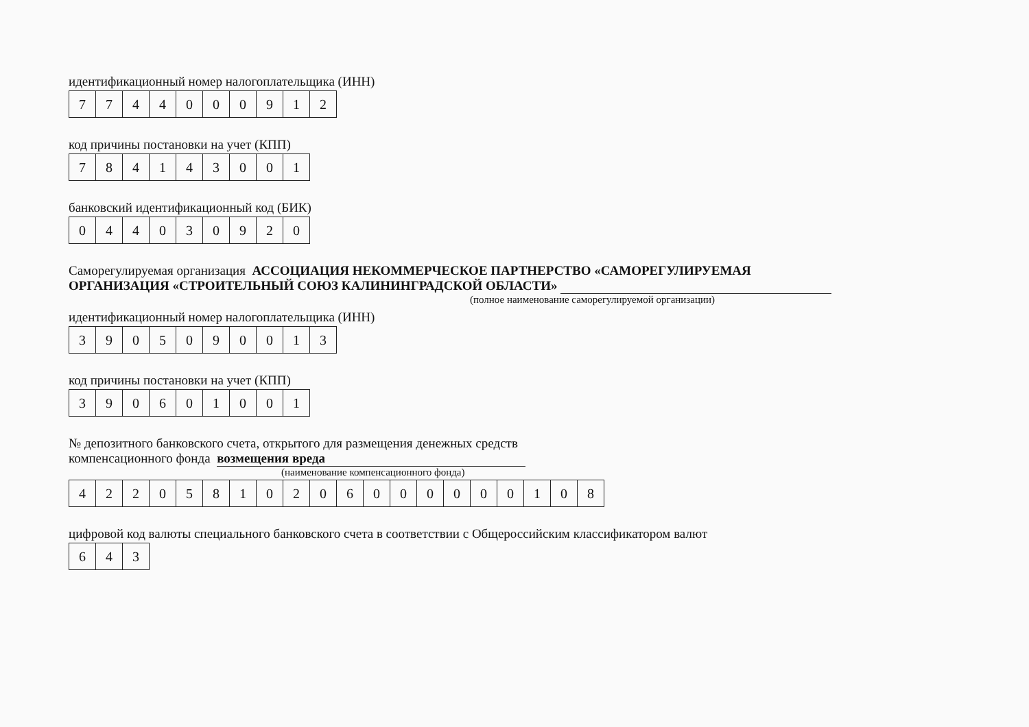идентификационный номер налогоплательщика (ИНН)
| 7 | 7 | 4 | 4 | 0 | 0 | 0 | 9 | 1 | 2 |
код причины постановки на учет (КПП)
| 7 | 8 | 4 | 1 | 4 | 3 | 0 | 0 | 1 |
банковский идентификационный код (БИК)
| 0 | 4 | 4 | 0 | 3 | 0 | 9 | 2 | 0 |
Саморегулируемая организация АССОЦИАЦИЯ НЕКОММЕРЧЕСКОЕ ПАРТНЕРСТВО «САМОРЕГУЛИРУЕМАЯ
ОРГАНИЗАЦИЯ «СТРОИТЕЛЬНЫЙ СОЮЗ КАЛИНИНГРАДСКОЙ ОБЛАСТИ»
(полное наименование саморегулируемой организации)
идентификационный номер налогоплательщика (ИНН)
| 3 | 9 | 0 | 5 | 0 | 9 | 0 | 0 | 1 | 3 |
код причины постановки на учет (КПП)
| 3 | 9 | 0 | 6 | 0 | 1 | 0 | 0 | 1 |
№ депозитного банковского счета, открытого для размещения денежных средств
компенсационного фонда возмещения вреда
(наименование компенсационного фонда)
| 4 | 2 | 2 | 0 | 5 | 8 | 1 | 0 | 2 | 0 | 6 | 0 | 0 | 0 | 0 | 0 | 0 | 1 | 0 | 8 |
цифровой код валюты специального банковского счета в соответствии с Общероссийским классификатором валют
| 6 | 4 | 3 |